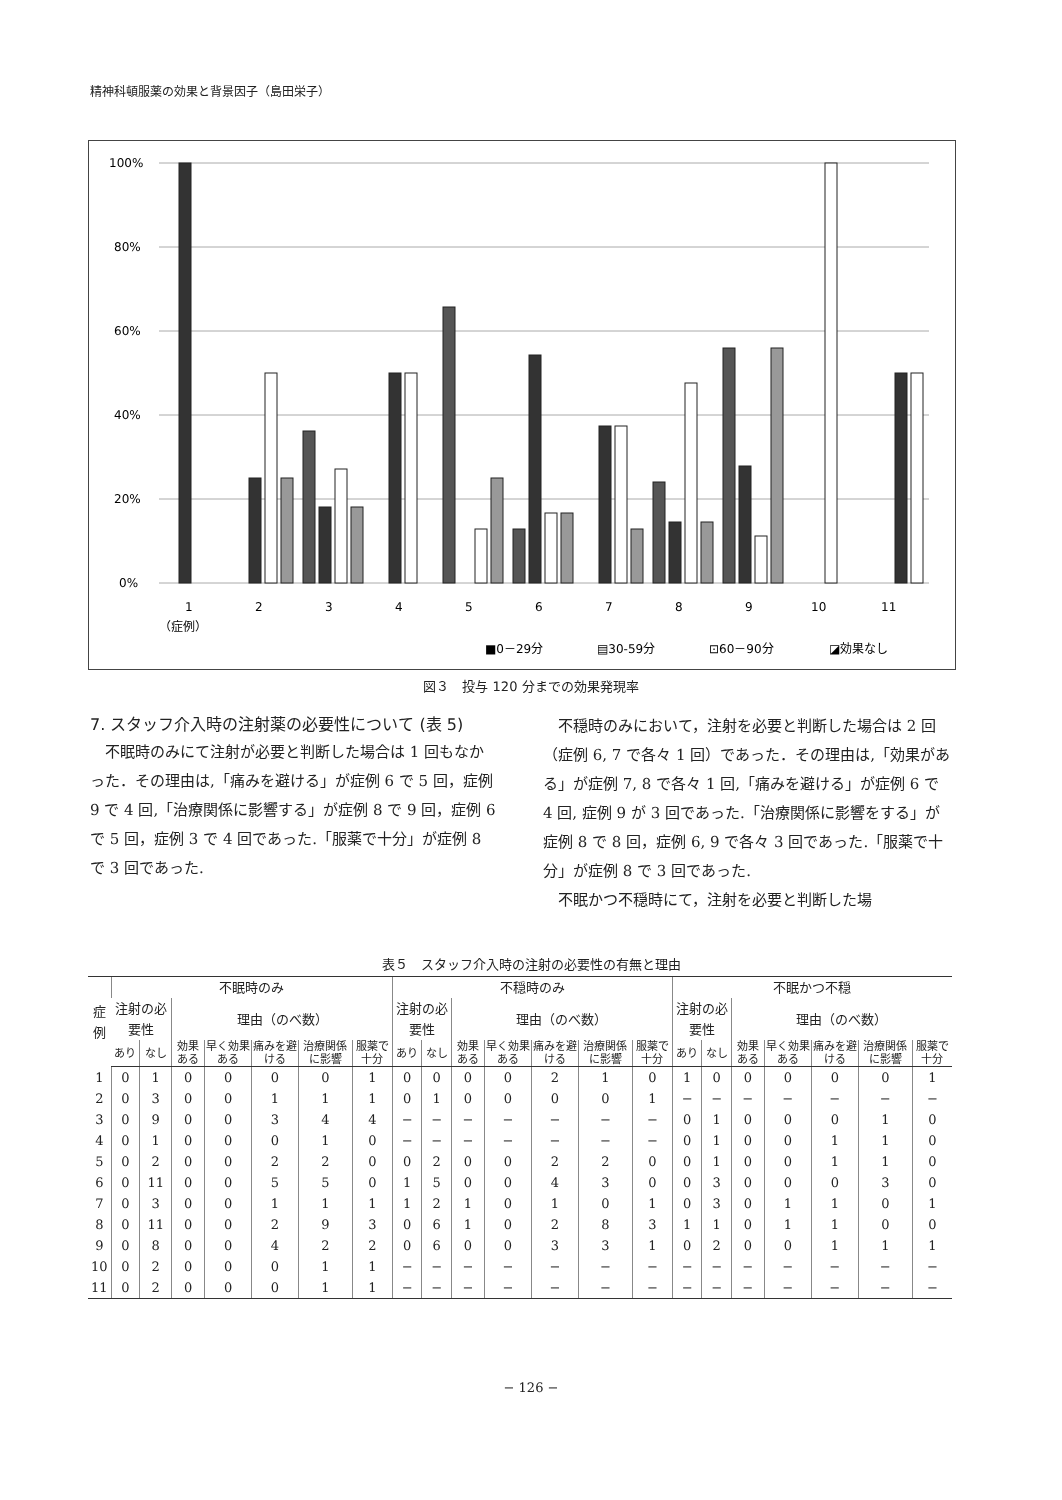精神科頓服薬の効果と背景因子（島田栄子）
100%
80%
60%
40%
20%
0%
1
2
3
4
5
6
7
8
9
10
11
（症例）
■0－29分
▤30-59分
⊡60－90分
◪効果なし
図３　投与 120 分までの効果発現率
7. スタッフ介入時の注射薬の必要性について (表 5)
不眠時のみにて注射が必要と判断した場合は 1 回もなかった．その理由は,「痛みを避ける」が症例 6 で 5 回，症例 9 で 4 回,「治療関係に影響する」が症例 8 で 9 回，症例 6 で 5 回，症例 3 で 4 回であった.「服薬で十分」が症例 8 で 3 回であった.
不穏時のみにおいて，注射を必要と判断した場合は 2 回（症例 6, 7 で各々 1 回）であった．その理由は,「効果がある」が症例 7, 8 で各々 1 回,「痛みを避ける」が症例 6 で 4 回, 症例 9 が 3 回であった.「治療関係に影響をする」が症例 8 で 8 回，症例 6, 9 で各々 3 回であった.「服薬で十分」が症例 8 で 3 回であった.
不眠かつ不穏時にて，注射を必要と判断した場
表５　スタッフ介入時の注射の必要性の有無と理由
| 症例 | 不眠時のみ | | | | | | | 不穏時のみ | | | | | | | 不眠かつ不穏 | | | | | | |
| --- | --- | --- | --- | --- | --- | --- | --- | --- | --- | --- | --- | --- | --- | --- | --- | --- | --- | --- | --- | --- | --- |
| | 注射の必要性 | | 理由（のべ数） | | | | | 注射の必要性 | | 理由（のべ数） | | | | | 注射の必要性 | | 理由（のべ数） | | | | |
| | あり | なし | 効果ある | 早く効果ある | 痛みを避ける | 治療関係に影響 | 服薬で十分 | あり | なし | 効果ある | 早く効果ある | 痛みを避ける | 治療関係に影響 | 服薬で十分 | あり | なし | 効果ある | 早く効果ある | 痛みを避ける | 治療関係に影響 | 服薬で十分 |
| 1 | 0 | 1 | 0 | 0 | 0 | 0 | 1 | 0 | 0 | 0 | 0 | 2 | 1 | 0 | 1 | 0 | 0 | 0 | 0 | 0 | 1 |
| 2 | 0 | 3 | 0 | 0 | 1 | 1 | 1 | 0 | 1 | 0 | 0 | 0 | 0 | 1 | − | − | − | − | − | − | − |
| 3 | 0 | 9 | 0 | 0 | 3 | 4 | 4 | − | − | − | − | − | − | − | 0 | 1 | 0 | 0 | 0 | 1 | 0 |
| 4 | 0 | 1 | 0 | 0 | 0 | 1 | 0 | − | − | − | − | − | − | − | 0 | 1 | 0 | 0 | 1 | 1 | 0 |
| 5 | 0 | 2 | 0 | 0 | 2 | 2 | 0 | 0 | 2 | 0 | 0 | 2 | 2 | 0 | 0 | 1 | 0 | 0 | 1 | 1 | 0 |
| 6 | 0 | 11 | 0 | 0 | 5 | 5 | 0 | 1 | 5 | 0 | 0 | 4 | 3 | 0 | 0 | 3 | 0 | 0 | 0 | 3 | 0 |
| 7 | 0 | 3 | 0 | 0 | 1 | 1 | 1 | 1 | 2 | 1 | 0 | 1 | 0 | 1 | 0 | 3 | 0 | 1 | 1 | 0 | 1 |
| 8 | 0 | 11 | 0 | 0 | 2 | 9 | 3 | 0 | 6 | 1 | 0 | 2 | 8 | 3 | 1 | 1 | 0 | 1 | 1 | 0 | 0 |
| 9 | 0 | 8 | 0 | 0 | 4 | 2 | 2 | 0 | 6 | 0 | 0 | 3 | 3 | 1 | 0 | 2 | 0 | 0 | 1 | 1 | 1 |
| 10 | 0 | 2 | 0 | 0 | 0 | 1 | 1 | − | − | − | − | − | − | − | − | − | − | − | − | − | − |
| 11 | 0 | 2 | 0 | 0 | 0 | 1 | 1 | − | − | − | − | − | − | − | − | − | − | − | − | − | − |
− 126 −